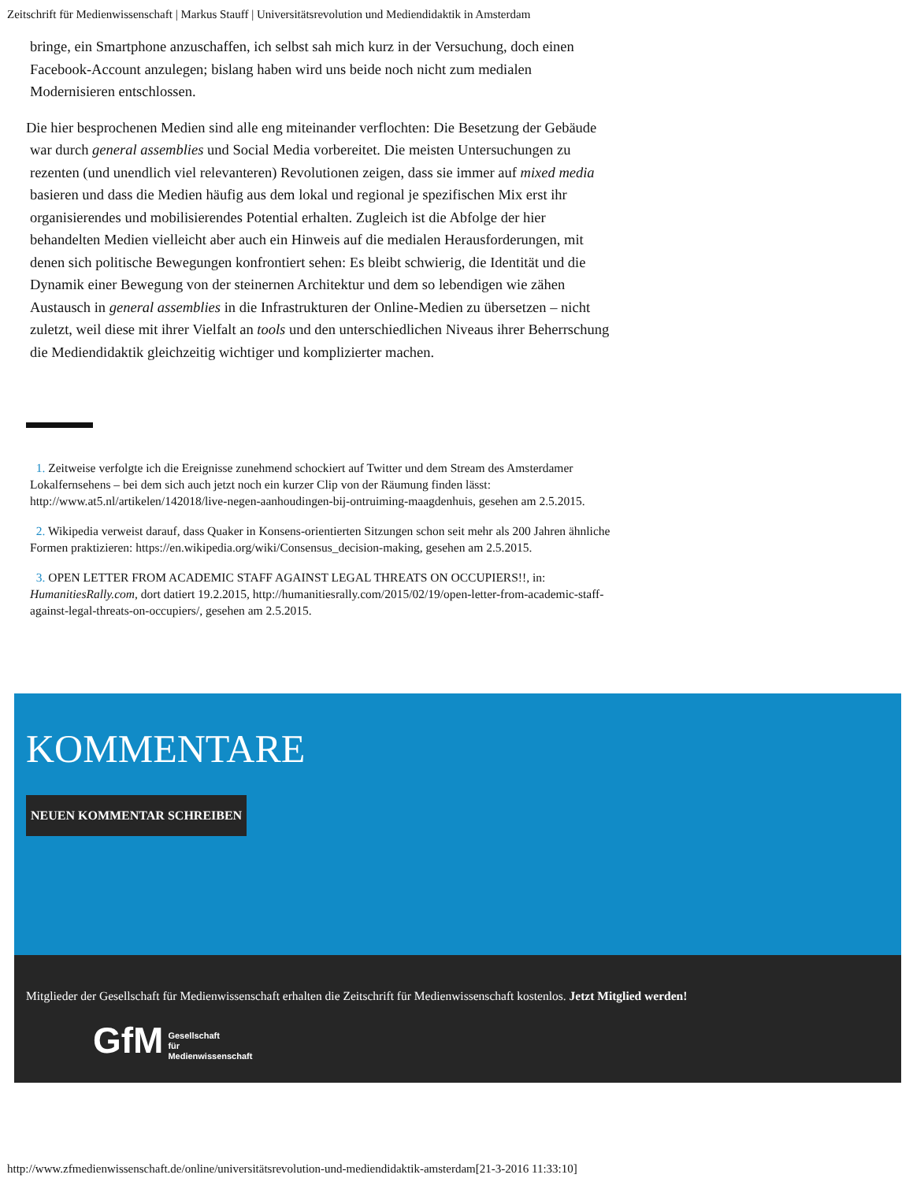Zeitschrift für Medienwissenschaft | Markus Stauff | Universitätsrevolution und Mediendidaktik in Amsterdam
bringe, ein Smartphone anzuschaffen, ich selbst sah mich kurz in der Versuchung, doch einen Facebook-Account anzulegen; bislang haben wird uns beide noch nicht zum medialen Modernisieren entschlossen.
Die hier besprochenen Medien sind alle eng miteinander verflochten: Die Besetzung der Gebäude war durch general assemblies und Social Media vorbereitet. Die meisten Untersuchungen zu rezenten (und unendlich viel relevanteren) Revolutionen zeigen, dass sie immer auf mixed media basieren und dass die Medien häufig aus dem lokal und regional je spezifischen Mix erst ihr organisierendes und mobilisierendes Potential erhalten. Zugleich ist die Abfolge der hier behandelten Medien vielleicht aber auch ein Hinweis auf die medialen Herausforderungen, mit denen sich politische Bewegungen konfrontiert sehen: Es bleibt schwierig, die Identität und die Dynamik einer Bewegung von der steinernen Architektur und dem so lebendigen wie zähen Austausch in general assemblies in die Infrastrukturen der Online-Medien zu übersetzen – nicht zuletzt, weil diese mit ihrer Vielfalt an tools und den unterschiedlichen Niveaus ihrer Beherrschung die Mediendidaktik gleichzeitig wichtiger und komplizierter machen.
1. Zeitweise verfolgte ich die Ereignisse zunehmend schockiert auf Twitter und dem Stream des Amsterdamer Lokalfernsehens – bei dem sich auch jetzt noch ein kurzer Clip von der Räumung finden lässt: http://www.at5.nl/artikelen/142018/live-negen-aanhoudingen-bij-ontruiming-maagdenhuis, gesehen am 2.5.2015.
2. Wikipedia verweist darauf, dass Quaker in Konsens-orientierten Sitzungen schon seit mehr als 200 Jahren ähnliche Formen praktizieren: https://en.wikipedia.org/wiki/Consensus_decision-making, gesehen am 2.5.2015.
3. OPEN LETTER FROM ACADEMIC STAFF AGAINST LEGAL THREATS ON OCCUPIERS!!, in: HumanitiesRally.com, dort datiert 19.2.2015, http://humanitiesrally.com/2015/02/19/open-letter-from-academic-staff-against-legal-threats-on-occupiers/, gesehen am 2.5.2015.
KOMMENTARE
NEUEN KOMMENTAR SCHREIBEN
Mitglieder der Gesellschaft für Medienwissenschaft erhalten die Zeitschrift für Medienwissenschaft kostenlos. Jetzt Mitglied werden!
GfM Gesellschaft
für
Medienwissenschaft
http://www.zfmedienwissenschaft.de/online/universitätsrevolution-und-mediendidaktik-amsterdam[21-3-2016 11:33:10]